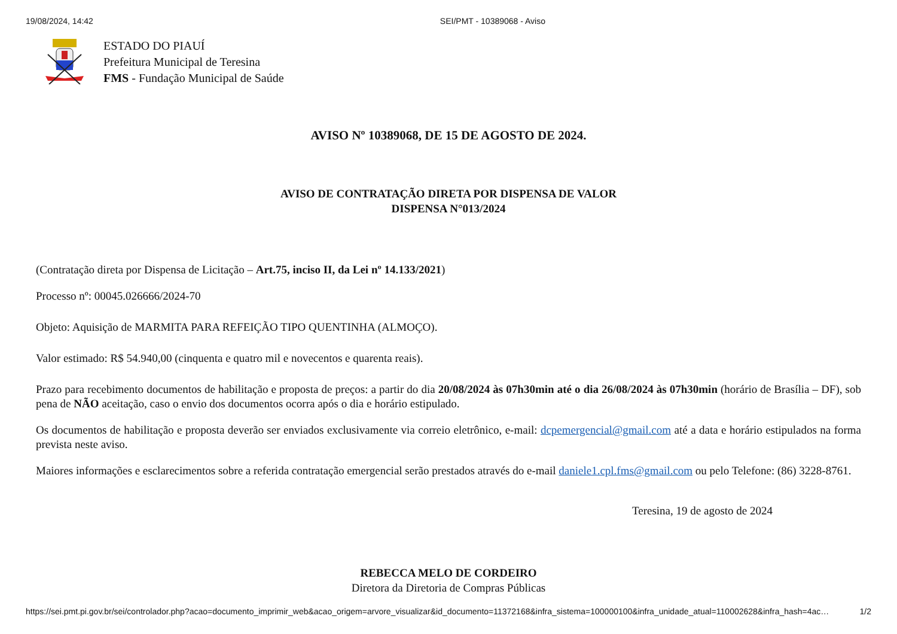19/08/2024, 14:42 SEI/PMT - 10389068 - Aviso
ESTADO DO PIAUÍ
Prefeitura Municipal de Teresina
FMS - Fundação Municipal de Saúde
AVISO Nº 10389068, DE 15 DE AGOSTO DE 2024.
AVISO DE CONTRATAÇÃO DIRETA POR DISPENSA DE VALOR
DISPENSA N°013/2024
(Contratação direta por Dispensa de Licitação – Art.75, inciso II, da Lei nº 14.133/2021)
Processo nº: 00045.026666/2024-70
Objeto: Aquisição de MARMITA PARA REFEIÇÃO TIPO QUENTINHA (ALMOÇO).
Valor estimado: R$ 54.940,00 (cinquenta e quatro mil e novecentos e quarenta reais).
Prazo para recebimento documentos de habilitação e proposta de preços: a partir do dia 20/08/2024 às 07h30min até o dia 26/08/2024 às 07h30min (horário de Brasília – DF), sob pena de NÃO aceitação, caso o envio dos documentos ocorra após o dia e horário estipulado.
Os documentos de habilitação e proposta deverão ser enviados exclusivamente via correio eletrônico, e-mail: dcpemergencial@gmail.com até a data e horário estipulados na forma prevista neste aviso.
Maiores informações e esclarecimentos sobre a referida contratação emergencial serão prestados através do e-mail daniele1.cpl.fms@gmail.com ou pelo Telefone: (86) 3228-8761.
Teresina, 19 de agosto de 2024
REBECCA MELO DE CORDEIRO
Diretora da Diretoria de Compras Públicas
https://sei.pmt.pi.gov.br/sei/controlador.php?acao=documento_imprimir_web&acao_origem=arvore_visualizar&id_documento=11372168&infra_sistema=100000100&infra_unidade_atual=110002628&infra_hash=4ac… 1/2